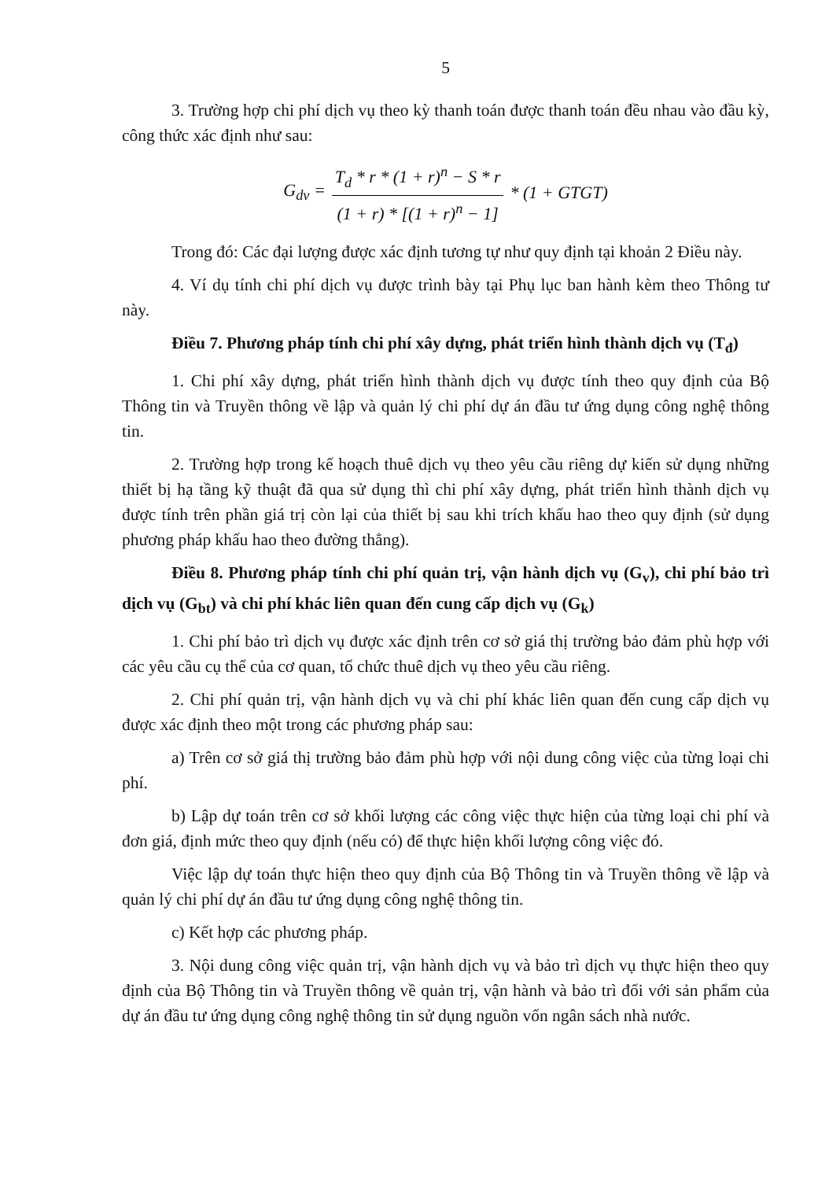5
3. Trường hợp chi phí dịch vụ theo kỳ thanh toán được thanh toán đều nhau vào đầu kỳ, công thức xác định như sau:
G<sub>dv</sub> = T<sub>d</sub> * r * (1 + r)<sup>n</sup> − S * r (1 + r) * [(1 + r)<sup>n</sup> − 1] * (1 + GTGT)
Trong đó: Các đại lượng được xác định tương tự như quy định tại khoản 2 Điều này.
4. Ví dụ tính chi phí dịch vụ được trình bày tại Phụ lục ban hành kèm theo Thông tư này.
Điều 7. Phương pháp tính chi phí xây dựng, phát triển hình thành dịch vụ (T<sub>đ</sub>)
1. Chi phí xây dựng, phát triển hình thành dịch vụ được tính theo quy định của Bộ Thông tin và Truyền thông về lập và quản lý chi phí dự án đầu tư ứng dụng công nghệ thông tin.
2. Trường hợp trong kế hoạch thuê dịch vụ theo yêu cầu riêng dự kiến sử dụng những thiết bị hạ tầng kỹ thuật đã qua sử dụng thì chi phí xây dựng, phát triển hình thành dịch vụ được tính trên phần giá trị còn lại của thiết bị sau khi trích khấu hao theo quy định (sử dụng phương pháp khấu hao theo đường thẳng).
Điều 8. Phương pháp tính chi phí quản trị, vận hành dịch vụ (G<sub>v</sub>), chi phí bảo trì dịch vụ (G<sub>bt</sub>) và chi phí khác liên quan đến cung cấp dịch vụ (G<sub>k</sub>)
1. Chi phí bảo trì dịch vụ được xác định trên cơ sở giá thị trường bảo đảm phù hợp với các yêu cầu cụ thể của cơ quan, tổ chức thuê dịch vụ theo yêu cầu riêng.
2. Chi phí quản trị, vận hành dịch vụ và chi phí khác liên quan đến cung cấp dịch vụ được xác định theo một trong các phương pháp sau:
a) Trên cơ sở giá thị trường bảo đảm phù hợp với nội dung công việc của từng loại chi phí.
b) Lập dự toán trên cơ sở khối lượng các công việc thực hiện của từng loại chi phí và đơn giá, định mức theo quy định (nếu có) để thực hiện khối lượng công việc đó.
Việc lập dự toán thực hiện theo quy định của Bộ Thông tin và Truyền thông về lập và quản lý chi phí dự án đầu tư ứng dụng công nghệ thông tin.
c) Kết hợp các phương pháp.
3. Nội dung công việc quản trị, vận hành dịch vụ và bảo trì dịch vụ thực hiện theo quy định của Bộ Thông tin và Truyền thông về quản trị, vận hành và bảo trì đối với sản phẩm của dự án đầu tư ứng dụng công nghệ thông tin sử dụng nguồn vốn ngân sách nhà nước.